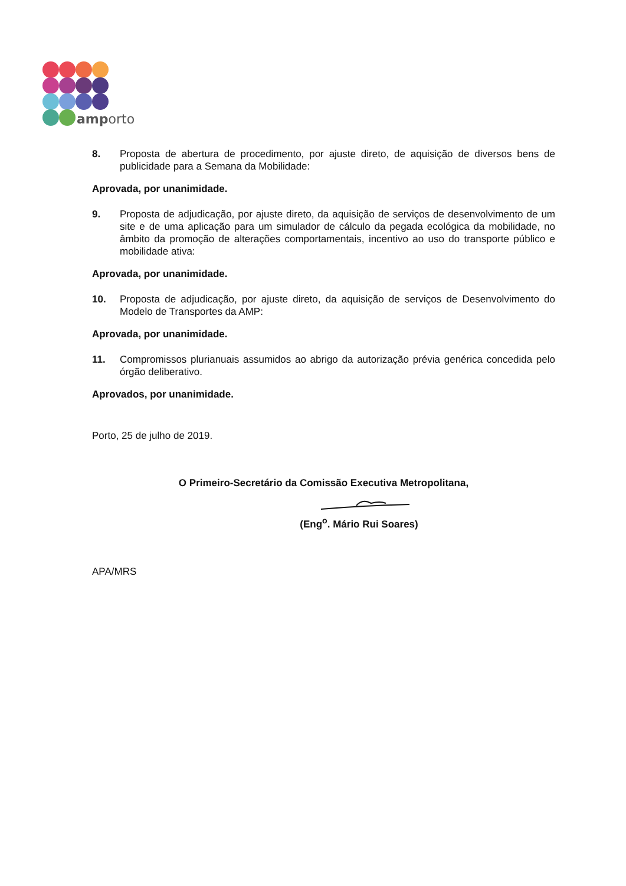amporto
8. Proposta de abertura de procedimento, por ajuste direto, de aquisição de diversos bens de publicidade para a Semana da Mobilidade:
Aprovada, por unanimidade.
9. Proposta de adjudicação, por ajuste direto, da aquisição de serviços de desenvolvimento de um site e de uma aplicação para um simulador de cálculo da pegada ecológica da mobilidade, no âmbito da promoção de alterações comportamentais, incentivo ao uso do transporte público e mobilidade ativa:
Aprovada, por unanimidade.
10. Proposta de adjudicação, por ajuste direto, da aquisição de serviços de Desenvolvimento do Modelo de Transportes da AMP:
Aprovada, por unanimidade.
11. Compromissos plurianuais assumidos ao abrigo da autorização prévia genérica concedida pelo órgão deliberativo.
Aprovados, por unanimidade.
Porto, 25 de julho de 2019.
O Primeiro-Secretário da Comissão Executiva Metropolitana,
(Eng<sup>o</sup>. Mário Rui Soares)
APA/MRS